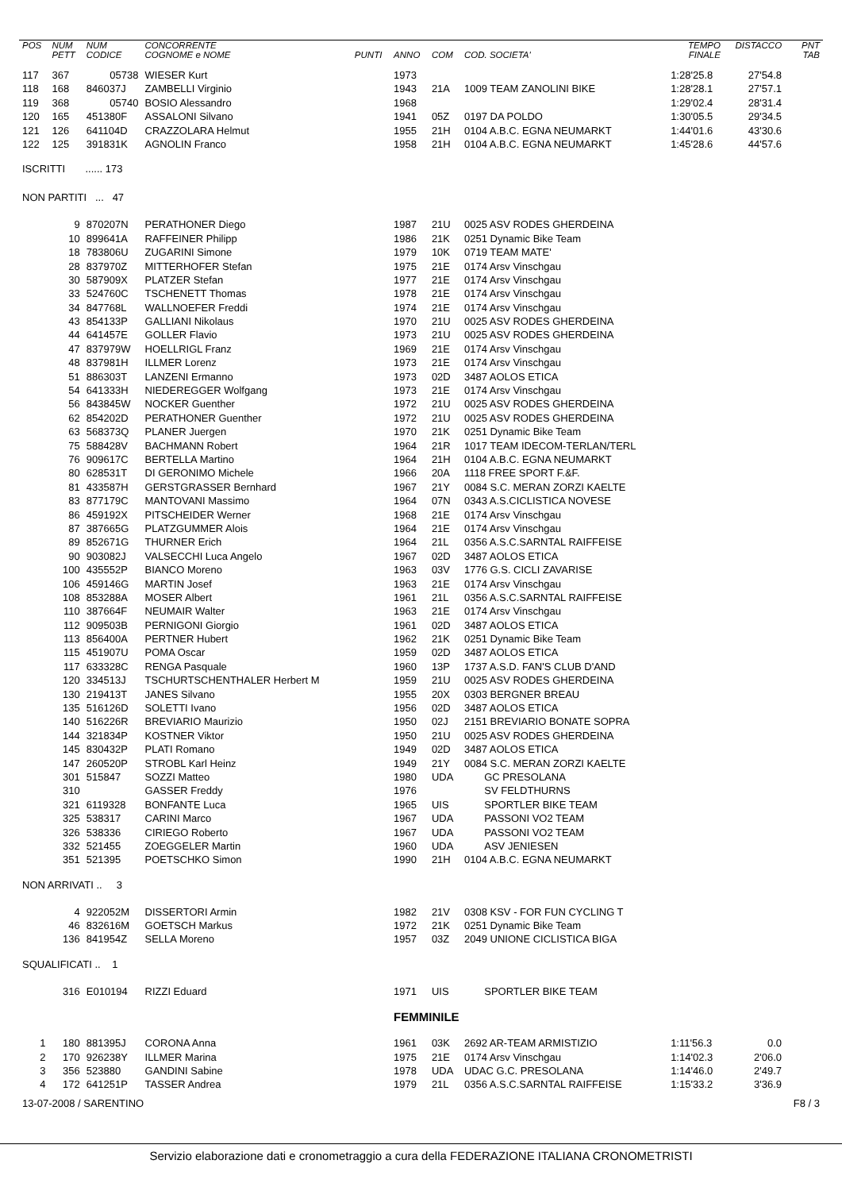| POS | NUM PETT | NUM CODICE | CONCORRENTE COGNOME e NOME | PUNTI | ANNO | COM | COD. SOCIETA' | TEMPO FINALE | DISTACCO | PNT TAB |
| --- | --- | --- | --- | --- | --- | --- | --- | --- | --- | --- |
| 117 | 367 | 05738 | WIESER Kurt | | 1973 | | | 1:28'25.8 | 27'54.8 | |
| 118 | 168 | 846037J | ZAMBELLI Virginio | | 1943 | 21A | 1009 TEAM ZANOLINI BIKE | 1:28'28.1 | 27'57.1 | |
| 119 | 368 | 05740 | BOSIO Alessandro | | 1968 | | | 1:29'02.4 | 28'31.4 | |
| 120 | 165 | 451380F | ASSALONI Silvano | | 1941 | 05Z | 0197 DA POLDO | 1:30'05.5 | 29'34.5 | |
| 121 | 126 | 641104D | CRAZZOLARA Helmut | | 1955 | 21H | 0104 A.B.C. EGNA NEUMARKT | 1:44'01.6 | 43'30.6 | |
| 122 | 125 | 391831K | AGNOLIN Franco | | 1958 | 21H | 0104 A.B.C. EGNA NEUMARKT | 1:45'28.6 | 44'57.6 | |
| ISCRITTI ...... 173 | | | | | | | | | | |
| NON PARTITI ... 47 | | | | | | | | | | |
| | 9 | 870207N | PERATHONER Diego | | 1987 | 21U | 0025 ASV RODES GHERDEINA | | | |
| | 10 | 899641A | RAFFEINER Philipp | | 1986 | 21K | 0251 Dynamic Bike Team | | | |
| | 18 | 783806U | ZUGARINI Simone | | 1979 | 10K | 0719 TEAM MATE' | | | |
| | 28 | 837970Z | MITTERHOFER Stefan | | 1975 | 21E | 0174 Arsv Vinschgau | | | |
| | 30 | 587909X | PLATZER Stefan | | 1977 | 21E | 0174 Arsv Vinschgau | | | |
| | 33 | 524760C | TSCHENETT Thomas | | 1978 | 21E | 0174 Arsv Vinschgau | | | |
| | 34 | 847768L | WALLNOEFER Freddi | | 1974 | 21E | 0174 Arsv Vinschgau | | | |
| | 43 | 854133P | GALLIANI Nikolaus | | 1970 | 21U | 0025 ASV RODES GHERDEINA | | | |
| | 44 | 641457E | GOLLER Flavio | | 1973 | 21U | 0025 ASV RODES GHERDEINA | | | |
| | 47 | 837979W | HOELLRIGL Franz | | 1969 | 21E | 0174 Arsv Vinschgau | | | |
| | 48 | 837981H | ILLMER Lorenz | | 1973 | 21E | 0174 Arsv Vinschgau | | | |
| | 51 | 886303T | LANZENI Ermanno | | 1973 | 02D | 3487 AOLOS ETICA | | | |
| | 54 | 641333H | NIEDEREGGER Wolfgang | | 1973 | 21E | 0174 Arsv Vinschgau | | | |
| | 56 | 843845W | NOCKER Guenther | | 1972 | 21U | 0025 ASV RODES GHERDEINA | | | |
| | 62 | 854202D | PERATHONER Guenther | | 1972 | 21U | 0025 ASV RODES GHERDEINA | | | |
| | 63 | 568373Q | PLANER Juergen | | 1970 | 21K | 0251 Dynamic Bike Team | | | |
| | 75 | 588428V | BACHMANN Robert | | 1964 | 21R | 1017 TEAM IDECOM-TERLAN/TERL | | | |
| | 76 | 909617C | BERTELLA Martino | | 1964 | 21H | 0104 A.B.C. EGNA NEUMARKT | | | |
| | 80 | 628531T | DI GERONIMO Michele | | 1966 | 20A | 1118 FREE SPORT F.&F. | | | |
| | 81 | 433587H | GERSTGRASSER Bernhard | | 1967 | 21Y | 0084 S.C. MERAN ZORZI KAELTE | | | |
| | 83 | 877179C | MANTOVANI Massimo | | 1964 | 07N | 0343 A.S.CICLISTICA NOVESE | | | |
| | 86 | 459192X | PITSCHEIDER Werner | | 1968 | 21E | 0174 Arsv Vinschgau | | | |
| | 87 | 387665G | PLATZGUMMER Alois | | 1964 | 21E | 0174 Arsv Vinschgau | | | |
| | 89 | 852671G | THURNER Erich | | 1964 | 21L | 0356 A.S.C.SARNTAL RAIFFEISE | | | |
| | 90 | 903082J | VALSECCHI Luca Angelo | | 1967 | 02D | 3487 AOLOS ETICA | | | |
| | 100 | 435552P | BIANCO Moreno | | 1963 | 03V | 1776 G.S. CICLI ZAVARISE | | | |
| | 106 | 459146G | MARTIN Josef | | 1963 | 21E | 0174 Arsv Vinschgau | | | |
| | 108 | 853288A | MOSER Albert | | 1961 | 21L | 0356 A.S.C.SARNTAL RAIFFEISE | | | |
| | 110 | 387664F | NEUMAIR Walter | | 1963 | 21E | 0174 Arsv Vinschgau | | | |
| | 112 | 909503B | PERNIGONI Giorgio | | 1961 | 02D | 3487 AOLOS ETICA | | | |
| | 113 | 856400A | PERTNER Hubert | | 1962 | 21K | 0251 Dynamic Bike Team | | | |
| | 115 | 451907U | POMA Oscar | | 1959 | 02D | 3487 AOLOS ETICA | | | |
| | 117 | 633328C | RENGA Pasquale | | 1960 | 13P | 1737 A.S.D. FAN'S CLUB D'AND | | | |
| | 120 | 334513J | TSCHURTSCHENTHALER Herbert M | | 1959 | 21U | 0025 ASV RODES GHERDEINA | | | |
| | 130 | 219413T | JANES Silvano | | 1955 | 20X | 0303 BERGNER BREAU | | | |
| | 135 | 516126D | SOLETTI Ivano | | 1956 | 02D | 3487 AOLOS ETICA | | | |
| | 140 | 516226R | BREVIARIO Maurizio | | 1950 | 02J | 2151 BREVIARIO BONATE SOPRA | | | |
| | 144 | 321834P | KOSTNER Viktor | | 1950 | 21U | 0025 ASV RODES GHERDEINA | | | |
| | 145 | 830432P | PLATI Romano | | 1949 | 02D | 3487 AOLOS ETICA | | | |
| | 147 | 260520P | STROBL Karl Heinz | | 1949 | 21Y | 0084 S.C. MERAN ZORZI KAELTE | | | |
| | 301 | 515847 | SOZZI Matteo | | 1980 | UDA | GC PRESOLANA | | | |
| | 310 | | GASSER Freddy | | 1976 | | SV FELDTHURNS | | | |
| | 321 | 6119328 | BONFANTE Luca | | 1965 | UIS | SPORTLER BIKE TEAM | | | |
| | 325 | 538317 | CARINI Marco | | 1967 | UDA | PASSONI VO2 TEAM | | | |
| | 326 | 538336 | CIRIEGO Roberto | | 1967 | UDA | PASSONI VO2 TEAM | | | |
| | 332 | 521455 | ZOEGGELER Martin | | 1960 | UDA | ASV JENIESEN | | | |
| | 351 | 521395 | POETSCHKO Simon | | 1990 | 21H | 0104 A.B.C. EGNA NEUMARKT | | | |
| NON ARRIVATI .. 3 | | | | | | | | | | |
| | 4 | 922052M | DISSERTORI Armin | | 1982 | 21V | 0308 KSV - FOR FUN CYCLING T | | | |
| | 46 | 832616M | GOETSCH Markus | | 1972 | 21K | 0251 Dynamic Bike Team | | | |
| | 136 | 841954Z | SELLA Moreno | | 1957 | 03Z | 2049 UNIONE CICLISTICA BIGA | | | |
| SQUALIFICATI .. 1 | | | | | | | | | | |
| | 316 | E010194 | RIZZI Eduard | | 1971 | UIS | SPORTLER BIKE TEAM | | | |
| | | | | | FEMMINILE | | | | | |
| 1 | 180 | 881395J | CORONA Anna | | 1961 | 03K | 2692 AR-TEAM ARMISTIZIO | 1:11'56.3 | 0.0 | |
| 2 | 170 | 926238Y | ILLMER Marina | | 1975 | 21E | 0174 Arsv Vinschgau | 1:14'02.3 | 2'06.0 | |
| 3 | 356 | 523880 | GANDINI Sabine | | 1978 | UDA | UDAC G.C. PRESOLANA | 1:14'46.0 | 2'49.7 | |
| 4 | 172 | 641251P | TASSER Andrea | | 1979 | 21L | 0356 A.S.C.SARNTAL RAIFFEISE | 1:15'33.2 | 3'36.9 | |
| 13-07-2008 / SARENTINO | | | | | | | | | | F8 / 3 |
Servizio elaborazione dati e cronometraggio a cura della FEDERAZIONE ITALIANA CRONOMETRISTI